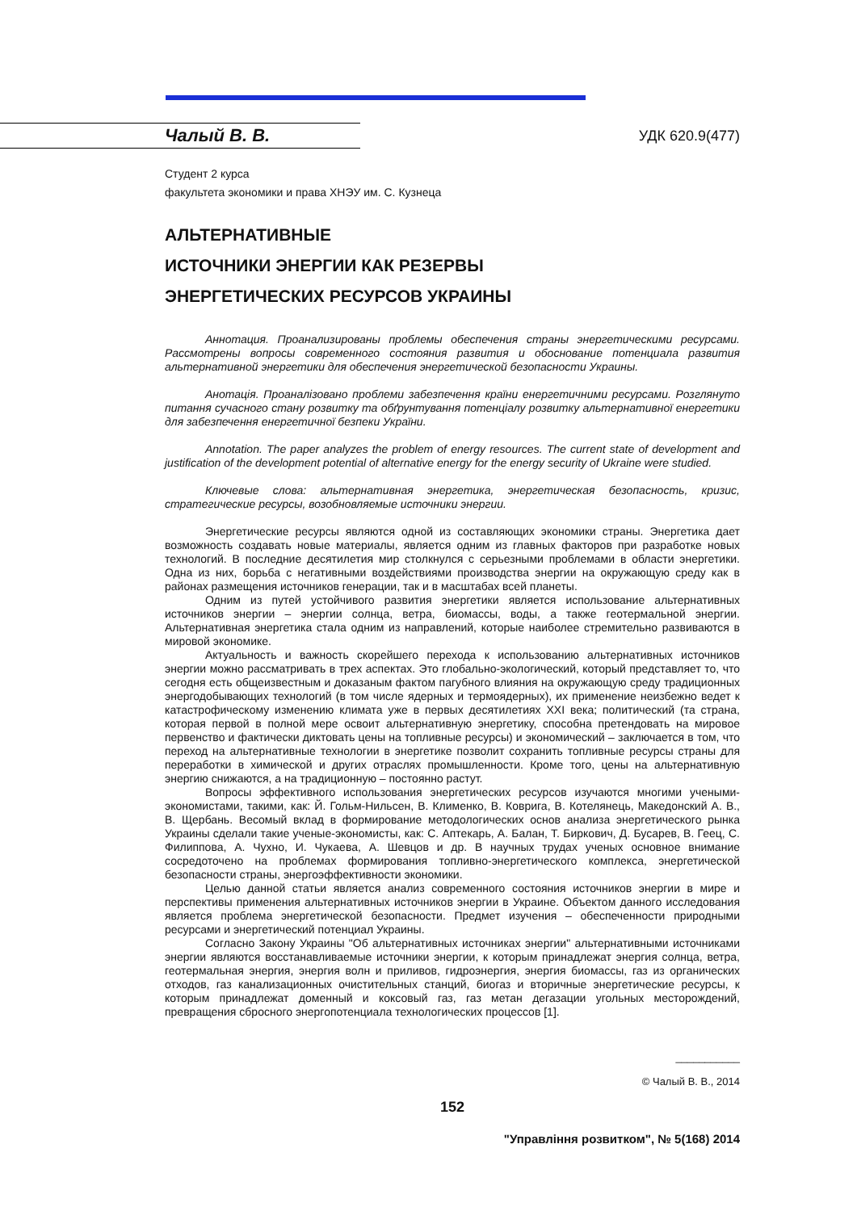Чалый В. В. УДК 620.9(477)
Студент 2 курса
факультета экономики и права ХНЭУ им. С. Кузнеца
АЛЬТЕРНАТИВНЫЕ
ИСТОЧНИКИ ЭНЕРГИИ КАК РЕЗЕРВЫ
ЭНЕРГЕТИЧЕСКИХ РЕСУРСОВ УКРАИНЫ
Аннотация. Проанализированы проблемы обеспечения страны энергетическими ресурсами. Рассмотрены вопросы современного состояния развития и обоснование потенциала развития альтернативной энергетики для обеспечения энергетической безопасности Украины.
Анотація. Проаналізовано проблеми забезпечення країни енергетичними ресурсами. Розглянуто питання сучасного стану розвитку та обґрунтування потенціалу розвитку альтернативної енергетики для забезпечення енергетичної безпеки України.
Annotation. The paper analyzes the problem of energy resources. The current state of development and justification of the development potential of alternative energy for the energy security of Ukraine were studied.
Ключевые слова: альтернативная энергетика, энергетическая безопасность, кризис, стратегические ресурсы, возобновляемые источники энергии.
Энергетические ресурсы являются одной из составляющих экономики страны. Энергетика дает возможность создавать новые материалы, является одним из главных факторов при разработке новых технологий. В последние десятилетия мир столкнулся с серьезными проблемами в области энергетики. Одна из них, борьба с негативными воздействиями производства энергии на окружающую среду как в районах размещения источников генерации, так и в масштабах всей планеты.
Одним из путей устойчивого развития энергетики является использование альтернативных источников энергии – энергии солнца, ветра, биомассы, воды, а также геотермальной энергии. Альтернативная энергетика стала одним из направлений, которые наиболее стремительно развиваются в мировой экономике.
Актуальность и важность скорейшего перехода к использованию альтернативных источников энергии можно рассматривать в трех аспектах. Это глобально-экологический, который представляет то, что сегодня есть общеизвестным и доказаным фактом пагубного влияния на окружающую среду традиционных энергодобывающих технологий (в том числе ядерных и термоядерных), их применение неизбежно ведет к катастрофическому изменению климата уже в первых десятилетиях XXI века; политический (та страна, которая первой в полной мере освоит альтернативную энергетику, способна претендовать на мировое первенство и фактически диктовать цены на топливные ресурсы) и экономический – заключается в том, что переход на альтернативные технологии в энергетике позволит сохранить топливные ресурсы страны для переработки в химической и других отраслях промышленности. Кроме того, цены на альтернативную энергию снижаются, а на традиционную – постоянно растут.
Вопросы эффективного использования энергетических ресурсов изучаются многими учеными-экономистами, такими, как: Й. Гольм-Нильсен, В. Клименко, В. Коврига, В. Котелянець, Македонский А. В., В. Щербань. Весомый вклад в формирование методологических основ анализа энергетического рынка Украины сделали такие ученые-экономисты, как: С. Аптекарь, А. Балан, Т. Биркович, Д. Бусарев, В. Геец, С. Филиппова, А. Чухно, И. Чукаева, А. Шевцов и др. В научных трудах ученых основное внимание сосредоточено на проблемах формирования топливно-энергетического комплекса, энергетической безопасности страны, энергоэффективности экономики.
Целью данной статьи является анализ современного состояния источников энергии в мире и перспективы применения альтернативных источников энергии в Украине. Объектом данного исследования является проблема энергетической безопасности. Предмет изучения – обеспеченности природными ресурсами и энергетический потенциал Украины.
Согласно Закону Украины "Об альтернативных источниках энергии" альтернативными источниками энергии являются восстанавливаемые источники энергии, к которым принадлежат энергия солнца, ветра, геотермальная энергия, энергия волн и приливов, гидроэнергия, энергия биомассы, газ из органических отходов, газ канализационных очистительных станций, биогаз и вторичные энергетические ресурсы, к которым принадлежат доменный и коксовый газ, газ метан дегазации угольных месторождений, превращения сбросного энергопотенциала технологических процессов [1].
___________
© Чалый В. В., 2014
152
"Управління розвитком", № 5(168) 2014